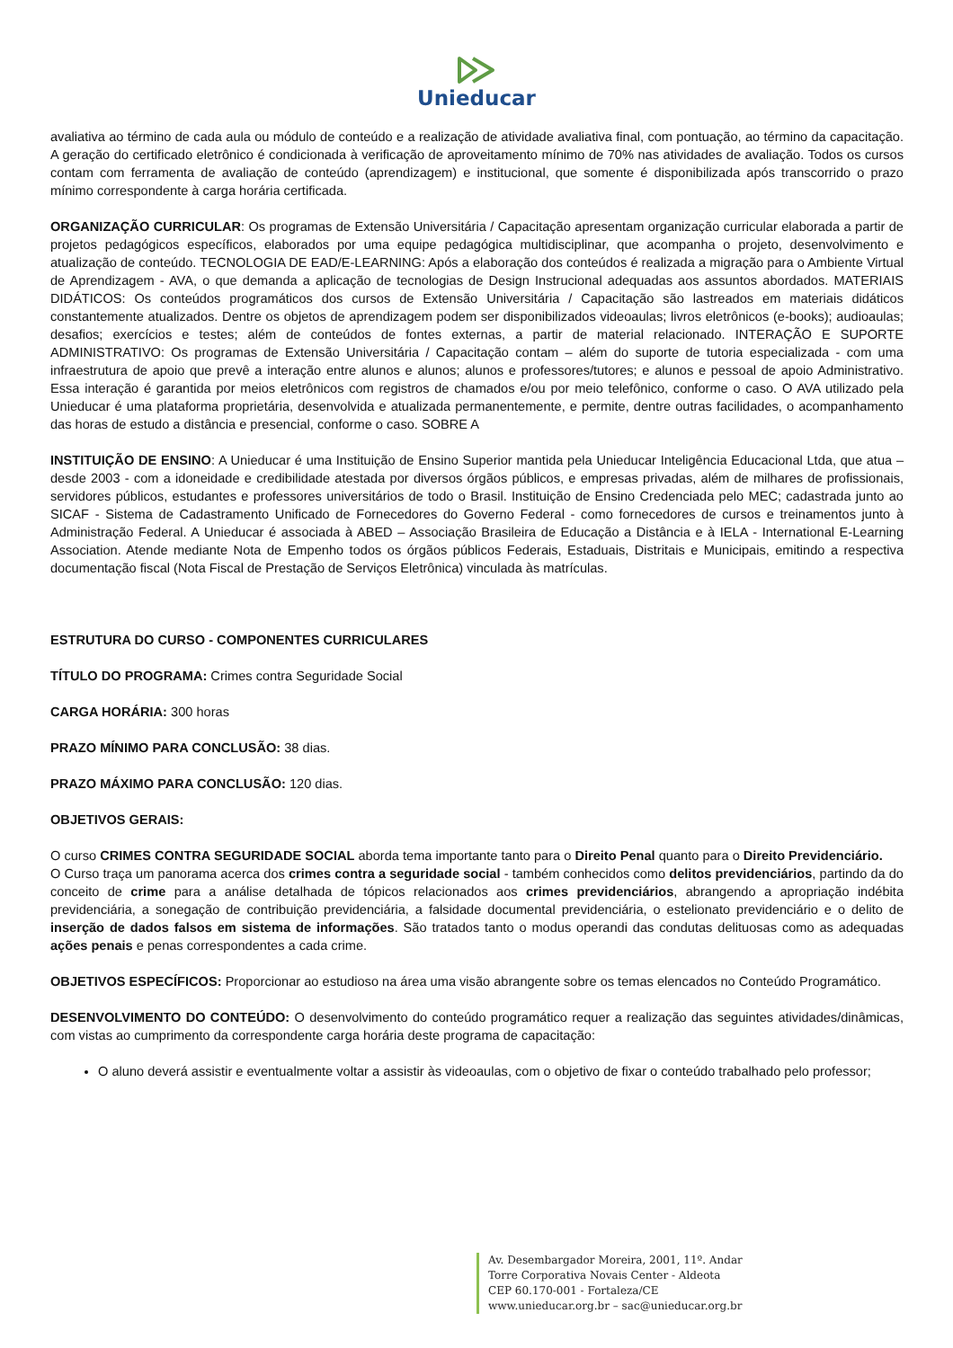Unieducar
avaliativa ao término de cada aula ou módulo de conteúdo e a realização de atividade avaliativa final, com pontuação, ao término da capacitação. A geração do certificado eletrônico é condicionada à verificação de aproveitamento mínimo de 70% nas atividades de avaliação. Todos os cursos contam com ferramenta de avaliação de conteúdo (aprendizagem) e institucional, que somente é disponibilizada após transcorrido o prazo mínimo correspondente à carga horária certificada.
ORGANIZAÇÃO CURRICULAR: Os programas de Extensão Universitária / Capacitação apresentam organização curricular elaborada a partir de projetos pedagógicos específicos, elaborados por uma equipe pedagógica multidisciplinar, que acompanha o projeto, desenvolvimento e atualização de conteúdo. TECNOLOGIA DE EAD/E-LEARNING: Após a elaboração dos conteúdos é realizada a migração para o Ambiente Virtual de Aprendizagem - AVA, o que demanda a aplicação de tecnologias de Design Instrucional adequadas aos assuntos abordados. MATERIAIS DIDÁTICOS: Os conteúdos programáticos dos cursos de Extensão Universitária / Capacitação são lastreados em materiais didáticos constantemente atualizados. Dentre os objetos de aprendizagem podem ser disponibilizados videoaulas; livros eletrônicos (e-books); audioaulas; desafios; exercícios e testes; além de conteúdos de fontes externas, a partir de material relacionado. INTERAÇÃO E SUPORTE ADMINISTRATIVO: Os programas de Extensão Universitária / Capacitação contam – além do suporte de tutoria especializada - com uma infraestrutura de apoio que prevê a interação entre alunos e alunos; alunos e professores/tutores; e alunos e pessoal de apoio Administrativo. Essa interação é garantida por meios eletrônicos com registros de chamados e/ou por meio telefônico, conforme o caso. O AVA utilizado pela Unieducar é uma plataforma proprietária, desenvolvida e atualizada permanentemente, e permite, dentre outras facilidades, o acompanhamento das horas de estudo a distância e presencial, conforme o caso. SOBRE A
INSTITUIÇÃO DE ENSINO: A Unieducar é uma Instituição de Ensino Superior mantida pela Unieducar Inteligência Educacional Ltda, que atua – desde 2003 - com a idoneidade e credibilidade atestada por diversos órgãos públicos, e empresas privadas, além de milhares de profissionais, servidores públicos, estudantes e professores universitários de todo o Brasil. Instituição de Ensino Credenciada pelo MEC; cadastrada junto ao SICAF - Sistema de Cadastramento Unificado de Fornecedores do Governo Federal - como fornecedores de cursos e treinamentos junto à Administração Federal. A Unieducar é associada à ABED – Associação Brasileira de Educação a Distância e à IELA - International E-Learning Association. Atende mediante Nota de Empenho todos os órgãos públicos Federais, Estaduais, Distritais e Municipais, emitindo a respectiva documentação fiscal (Nota Fiscal de Prestação de Serviços Eletrônica) vinculada às matrículas.
ESTRUTURA DO CURSO - COMPONENTES CURRICULARES
TÍTULO DO PROGRAMA: Crimes contra Seguridade Social
CARGA HORÁRIA: 300 horas
PRAZO MÍNIMO PARA CONCLUSÃO: 38 dias.
PRAZO MÁXIMO PARA CONCLUSÃO: 120 dias.
OBJETIVOS GERAIS:
O curso CRIMES CONTRA SEGURIDADE SOCIAL aborda tema importante tanto para o Direito Penal quanto para o Direito Previdenciário.
O Curso traça um panorama acerca dos crimes contra a seguridade social - também conhecidos como delitos previdenciários, partindo da do conceito de crime para a análise detalhada de tópicos relacionados aos crimes previdenciários, abrangendo a apropriação indébita previdenciária, a sonegação de contribuição previdenciária, a falsidade documental previdenciária, o estelionato previdenciário e o delito de inserção de dados falsos em sistema de informações. São tratados tanto o modus operandi das condutas delituosas como as adequadas ações penais e penas correspondentes a cada crime.
OBJETIVOS ESPECÍFICOS: Proporcionar ao estudioso na área uma visão abrangente sobre os temas elencados no Conteúdo Programático.
DESENVOLVIMENTO DO CONTEÚDO: O desenvolvimento do conteúdo programático requer a realização das seguintes atividades/dinâmicas, com vistas ao cumprimento da correspondente carga horária deste programa de capacitação:
O aluno deverá assistir e eventualmente voltar a assistir às videoaulas, com o objetivo de fixar o conteúdo trabalhado pelo professor;
Av. Desembargador Moreira, 2001, 11º. Andar
Torre Corporativa Novais Center - Aldeota
CEP 60.170-001 - Fortaleza/CE
www.unieducar.org.br – sac@unieducar.org.br